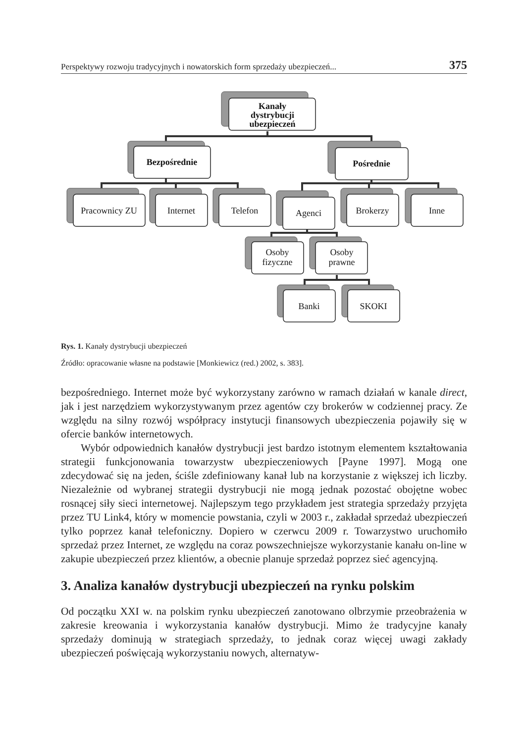Perspektywy rozwoju tradycyjnych i nowatorskich form sprzedaży ubezpieczeń... 375
Kanały
dystrybucji
ubezpieczeń
Bezpośrednie
Pośrednie
Pracownicy ZU
Internet
Telefon
Agenci
Brokerzy
Inne
Osoby
fizyczne
Osoby
prawne
Banki
SKOKI
Rys. 1. Kanały dystrybucji ubezpieczeń
Źródło: opracowanie własne na podstawie [Monkiewicz (red.) 2002, s. 383].
bezpośredniego. Internet może być wykorzystany zarówno w ramach działań w kanale direct, jak i jest narzędziem wykorzystywanym przez agentów czy brokerów w codziennej pracy. Ze względu na silny rozwój współpracy instytucji finansowych ubezpieczenia pojawiły się w ofercie banków internetowych.
Wybór odpowiednich kanałów dystrybucji jest bardzo istotnym elementem kształtowania strategii funkcjonowania towarzystw ubezpieczeniowych [Payne 1997]. Mogą one zdecydować się na jeden, ściśle zdefiniowany kanał lub na korzystanie z większej ich liczby. Niezależnie od wybranej strategii dystrybucji nie mogą jednak pozostać obojętne wobec rosnącej siły sieci internetowej. Najlepszym tego przykładem jest strategia sprzedaży przyjęta przez TU Link4, który w momencie powstania, czyli w 2003 r., zakładał sprzedaż ubezpieczeń tylko poprzez kanał telefoniczny. Dopiero w czerwcu 2009 r. Towarzystwo uruchomiło sprzedaż przez Internet, ze względu na coraz powszechniejsze wykorzystanie kanału on-line w zakupie ubezpieczeń przez klientów, a obecnie planuje sprzedaż poprzez sieć agencyjną.
3. Analiza kanałów dystrybucji ubezpieczeń na rynku polskim
Od początku XXI w. na polskim rynku ubezpieczeń zanotowano olbrzymie przeobrażenia w zakresie kreowania i wykorzystania kanałów dystrybucji. Mimo że tradycyjne kanały sprzedaży dominują w strategiach sprzedaży, to jednak coraz więcej uwagi zakłady ubezpieczeń poświęcają wykorzystaniu nowych, alternatyw-